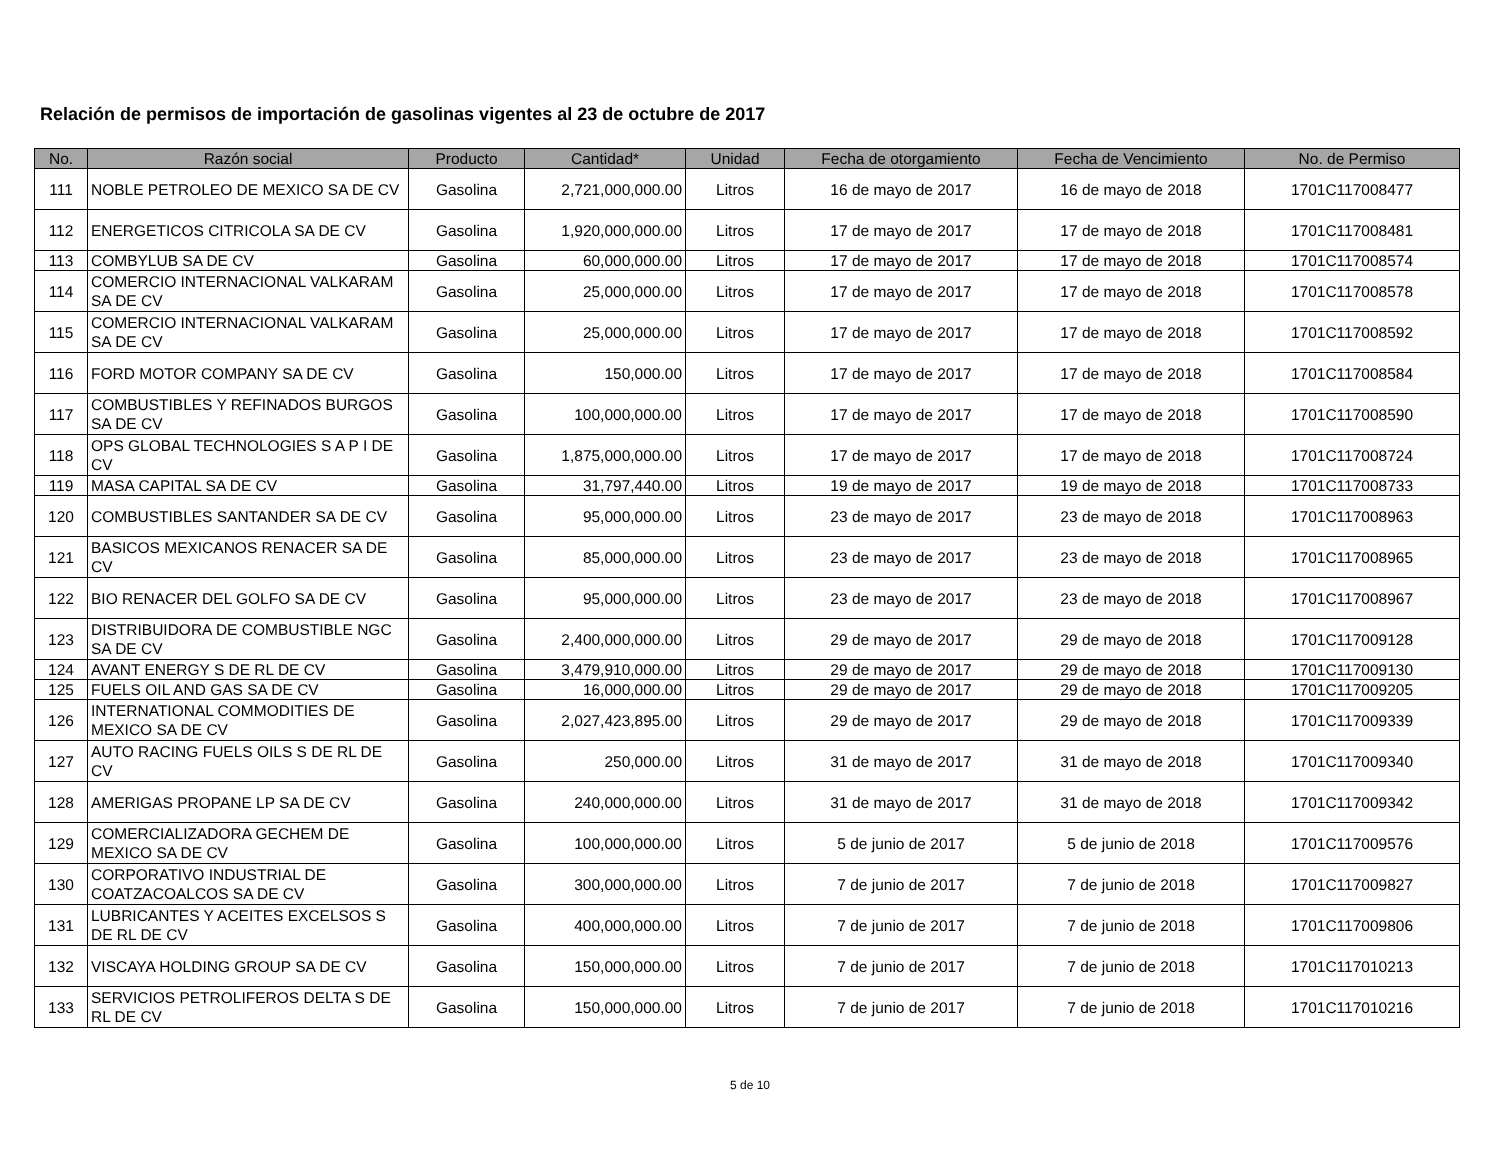Relación de permisos de importación de gasolinas vigentes al 23 de octubre de 2017
| No. | Razón social | Producto | Cantidad* | Unidad | Fecha de otorgamiento | Fecha de Vencimiento | No. de Permiso |
| --- | --- | --- | --- | --- | --- | --- | --- |
| 111 | NOBLE PETROLEO DE MEXICO SA DE CV | Gasolina | 2,721,000,000.00 | Litros | 16 de mayo de 2017 | 16 de mayo de 2018 | 1701C117008477 |
| 112 | ENERGETICOS CITRICOLA SA DE CV | Gasolina | 1,920,000,000.00 | Litros | 17 de mayo de 2017 | 17 de mayo de 2018 | 1701C117008481 |
| 113 | COMBYLUB SA DE CV | Gasolina | 60,000,000.00 | Litros | 17 de mayo de 2017 | 17 de mayo de 2018 | 1701C117008574 |
| 114 | COMERCIO INTERNACIONAL VALKARAM SA DE CV | Gasolina | 25,000,000.00 | Litros | 17 de mayo de 2017 | 17 de mayo de 2018 | 1701C117008578 |
| 115 | COMERCIO INTERNACIONAL VALKARAM SA DE CV | Gasolina | 25,000,000.00 | Litros | 17 de mayo de 2017 | 17 de mayo de 2018 | 1701C117008592 |
| 116 | FORD MOTOR COMPANY SA DE CV | Gasolina | 150,000.00 | Litros | 17 de mayo de 2017 | 17 de mayo de 2018 | 1701C117008584 |
| 117 | COMBUSTIBLES Y REFINADOS BURGOS SA DE CV | Gasolina | 100,000,000.00 | Litros | 17 de mayo de 2017 | 17 de mayo de 2018 | 1701C117008590 |
| 118 | OPS GLOBAL TECHNOLOGIES S A P I DE CV | Gasolina | 1,875,000,000.00 | Litros | 17 de mayo de 2017 | 17 de mayo de 2018 | 1701C117008724 |
| 119 | MASA CAPITAL SA DE CV | Gasolina | 31,797,440.00 | Litros | 19 de mayo de 2017 | 19 de mayo de 2018 | 1701C117008733 |
| 120 | COMBUSTIBLES SANTANDER SA DE CV | Gasolina | 95,000,000.00 | Litros | 23 de mayo de 2017 | 23 de mayo de 2018 | 1701C117008963 |
| 121 | BASICOS MEXICANOS RENACER SA DE CV | Gasolina | 85,000,000.00 | Litros | 23 de mayo de 2017 | 23 de mayo de 2018 | 1701C117008965 |
| 122 | BIO RENACER DEL GOLFO SA DE CV | Gasolina | 95,000,000.00 | Litros | 23 de mayo de 2017 | 23 de mayo de 2018 | 1701C117008967 |
| 123 | DISTRIBUIDORA DE COMBUSTIBLE NGC SA DE CV | Gasolina | 2,400,000,000.00 | Litros | 29 de mayo de 2017 | 29 de mayo de 2018 | 1701C117009128 |
| 124 | AVANT ENERGY S DE RL DE CV | Gasolina | 3,479,910,000.00 | Litros | 29 de mayo de 2017 | 29 de mayo de 2018 | 1701C117009130 |
| 125 | FUELS OIL AND GAS SA DE CV | Gasolina | 16,000,000.00 | Litros | 29 de mayo de 2017 | 29 de mayo de 2018 | 1701C117009205 |
| 126 | INTERNATIONAL COMMODITIES DE MEXICO SA DE CV | Gasolina | 2,027,423,895.00 | Litros | 29 de mayo de 2017 | 29 de mayo de 2018 | 1701C117009339 |
| 127 | AUTO RACING FUELS OILS S DE RL DE CV | Gasolina | 250,000.00 | Litros | 31 de mayo de 2017 | 31 de mayo de 2018 | 1701C117009340 |
| 128 | AMERIGAS PROPANE LP SA DE CV | Gasolina | 240,000,000.00 | Litros | 31 de mayo de 2017 | 31 de mayo de 2018 | 1701C117009342 |
| 129 | COMERCIALIZADORA GECHEM DE MEXICO SA DE CV | Gasolina | 100,000,000.00 | Litros | 5 de junio de 2017 | 5 de junio de 2018 | 1701C117009576 |
| 130 | CORPORATIVO INDUSTRIAL DE COATZACOALCOS SA DE CV | Gasolina | 300,000,000.00 | Litros | 7 de junio de 2017 | 7 de junio de 2018 | 1701C117009827 |
| 131 | LUBRICANTES Y ACEITES EXCELSOS S DE RL DE CV | Gasolina | 400,000,000.00 | Litros | 7 de junio de 2017 | 7 de junio de 2018 | 1701C117009806 |
| 132 | VISCAYA HOLDING GROUP SA DE CV | Gasolina | 150,000,000.00 | Litros | 7 de junio de 2017 | 7 de junio de 2018 | 1701C117010213 |
| 133 | SERVICIOS PETROLIFEROS DELTA S DE RL DE CV | Gasolina | 150,000,000.00 | Litros | 7 de junio de 2017 | 7 de junio de 2018 | 1701C117010216 |
5 de 10